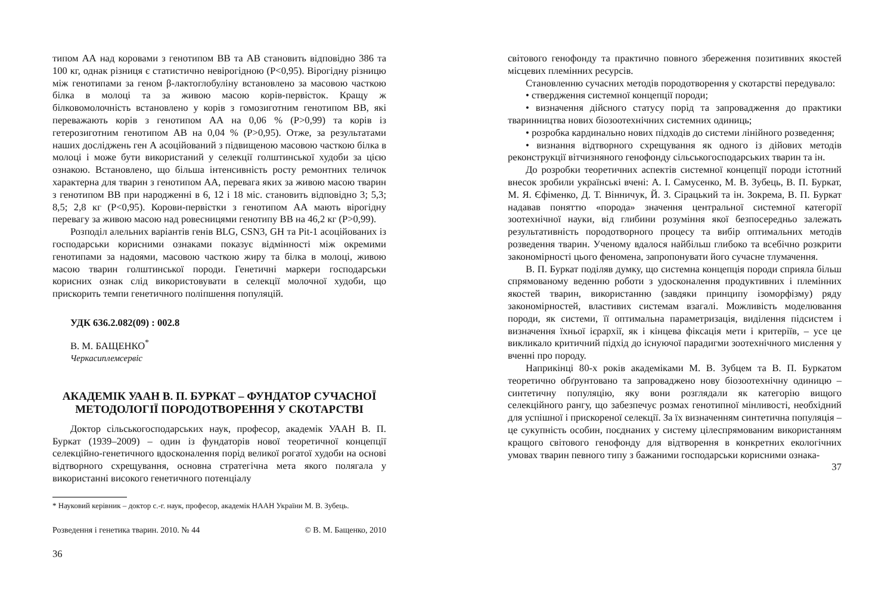типом АА над коровами з генотипом ВВ та АВ становить відповідно 386 та 100 кг, однак різниця є статистично невірогідною (Р<0,95). Вірогідну різницю між генотипами за геном β-лактоглобуліну встановлено за масовою часткою білка в молоці та за живою масою корів-первісток. Кращу ж білковомолочність встановлено у корів з гомозиготним генотипом ВВ, які переважають корів з генотипом АА на 0,06 % (Р>0,99) та корів із гетерозиготним генотипом АВ на 0,04 % (Р>0,95). Отже, за результатами наших досліджень ген А асоційований з підвищеною масовою часткою білка в молоці і може бути використаний у селекції голштинської худоби за цією ознакою. Встановлено, що більша інтенсивність росту ремонтних теличок характерна для тварин з генотипом АА, перевага яких за живою масою тварин з генотипом ВВ при народженні в 6, 12 і 18 міс. становить відповідно 3; 5,3; 8,5; 2,8 кг (Р<0,95). Корови-первістки з генотипом АА мають вірогідну перевагу за живою масою над ровесницями генотипу ВВ на 46,2 кг (Р>0,99).
Розподіл алельних варіантів генів BLG, CSN3, GH та Pit-1 асоційованих із господарськи корисними ознаками показує відмінності між окремими генотипами за надоями, масовою часткою жиру та білка в молоці, живою масою тварин голштинської породи. Генетичні маркери господарськи корисних ознак слід використовувати в селекції молочної худоби, що прискорить темпи генетичного поліпшення популяцій.
УДК 636.2.082(09) : 002.8
В. М. БАЩЕНКО<sup>*</sup>
Черкасиплемсервіс
АКАДЕМІК УААН В. П. БУРКАТ – ФУНДАТОР СУЧАСНОЇ МЕТОДОЛОГІЇ ПОРОДОТВОРЕННЯ У СКОТАРСТВІ
Доктор сільськогосподарських наук, професор, академік УААН В. П. Буркат (1939–2009) – один із фундаторів нової теоретичної концепції селекційно-генетичного вдосконалення порід великої рогатої худоби на основі відтворного схрещування, основна стратегічна мета якого полягала у використанні високого генетичного потенціалу
* Науковий керівник – доктор с.-г. наук, професор, академік НААН України М. В. Зубець.
Розведення і генетика тварин. 2010. № 44 © В. М. Бащенко, 2010
36
світового генофонду та практично повного збереження позитивних якостей місцевих племінних ресурсів.
Становленню сучасних методів породотворення у скотарстві передувало:
• ствердження системної концепції породи;
• визначення дійсного статусу порід та запровадження до практики тваринництва нових біозоотехнічних системних одиниць;
• розробка кардинально нових підходів до системи лінійного розведення;
• визнання відтворного схрещування як одного із дійових методів реконструкції вітчизняного генофонду сільськогосподарських тварин та ін.
До розробки теоретичних аспектів системної концепції породи істотний внесок зробили українські вчені: А. І. Самусенко, М. В. Зубець, В. П. Буркат, М. Я. Єфіменко, Д. Т. Вінничук, Й. З. Сірацький та ін. Зокрема, В. П. Буркат надавав поняттю «порода» значення центральної системної категорії зоотехнічної науки, від глибини розуміння якої безпосередньо залежать результативність породотворного процесу та вибір оптимальних методів розведення тварин. Ученому вдалося найбільш глибоко та всебічно розкрити закономірності цього феномена, запропонувати його сучасне тлумачення.
В. П. Буркат поділяв думку, що системна концепція породи сприяла більш спрямованому веденню роботи з удосконалення продуктивних і племінних якостей тварин, використанню (завдяки принципу ізоморфізму) ряду закономірностей, властивих системам взагалі. Можливість моделювання породи, як системи, її оптимальна параметризація, виділення підсистем і визначення їхньої ієрархії, як і кінцева фіксація мети і критеріїв, – усе це викликало критичний підхід до існуючої парадигми зоотехнічного мислення у вченні про породу.
Наприкінці 80-х років академіками М. В. Зубцем та В. П. Буркатом теоретично обґрунтовано та запроваджено нову біозоотехнічну одиницю – синтетичну популяцію, яку вони розглядали як категорію вищого селекційного рангу, що забезпечує розмах генотипної мінливості, необхідний для успішної і прискореної селекції. За їх визначенням синтетична популяція – це сукупність особин, поєднаних у систему цілеспрямованим використанням кращого світового генофонду для відтворення в конкретних екологічних умовах тварин певного типу з бажаними господарськи корисними ознака-
37